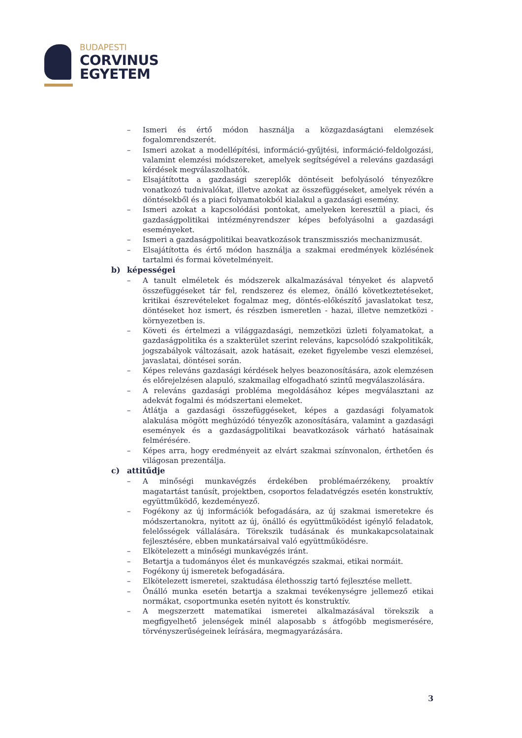BUDAPESTI
CORVINUS
EGYETEM
– Ismeri és értő módon használja a közgazdaságtani elemzések fogalomrendszerét.
– Ismeri azokat a modellépítési, információ-gyűjtési, információ-feldolgozási, valamint elemzési módszereket, amelyek segítségével a releváns gazdasági kérdések megválaszolhatók.
– Elsajátította a gazdasági szereplők döntéseit befolyásoló tényezőkre vonatkozó tudnivalókat, illetve azokat az összefüggéseket, amelyek révén a döntésekből és a piaci folyamatokból kialakul a gazdasági esemény.
– Ismeri azokat a kapcsolódási pontokat, amelyeken keresztül a piaci, és gazdaságpolitikai intézményrendszer képes befolyásolni a gazdasági eseményeket.
– Ismeri a gazdaságpolitikai beavatkozások transzmissziós mechanizmusát.
– Elsajátította és értő módon használja a szakmai eredmények közlésének tartalmi és formai követelményeit.
b) képességei
– A tanult elméletek és módszerek alkalmazásával tényeket és alapvető összefüggéseket tár fel, rendszerez és elemez, önálló következtetéseket, kritikai észrevételeket fogalmaz meg, döntés-előkészítő javaslatokat tesz, döntéseket hoz ismert, és részben ismeretlen - hazai, illetve nemzetközi - környezetben is.
– Követi és értelmezi a világgazdasági, nemzetközi üzleti folyamatokat, a gazdaságpolitika és a szakterület szerint releváns, kapcsolódó szakpolitikák, jogszabályok változásait, azok hatásait, ezeket figyelembe veszi elemzései, javaslatai, döntései során.
– Képes releváns gazdasági kérdések helyes beazonosítására, azok elemzésen és előrejelzésen alapuló, szakmailag elfogadható szintű megválaszolására.
– A releváns gazdasági probléma megoldásához képes megválasztani az adekvát fogalmi és módszertani elemeket.
– Átlátja a gazdasági összefüggéseket, képes a gazdasági folyamatok alakulása mögött meghúzódó tényezők azonosítására, valamint a gazdasági események és a gazdaságpolitikai beavatkozások várható hatásainak felmérésére.
– Képes arra, hogy eredményeit az elvárt szakmai színvonalon, érthetően és világosan prezentálja.
c) attitűdje
– A minőségi munkavégzés érdekében problémaérzékeny, proaktív magatartást tanúsít, projektben, csoportos feladatvégzés esetén konstruktív, együttműködő, kezdeményező.
– Fogékony az új információk befogadására, az új szakmai ismeretekre és módszertanokra, nyitott az új, önálló és együttműködést igénylő feladatok, felelősségek vállalására. Törekszik tudásának és munkakapcsolatainak fejlesztésére, ebben munkatársaival való együttműködésre.
– Elkötelezett a minőségi munkavégzés iránt.
– Betartja a tudományos élet és munkavégzés szakmai, etikai normáit.
– Fogékony új ismeretek befogadására.
– Elkötelezett ismeretei, szaktudása élethosszig tartó fejlesztése mellett.
– Önálló munka esetén betartja a szakmai tevékenységre jellemező etikai normákat, csoportmunka esetén nyitott és konstruktív.
– A megszerzett matematikai ismeretei alkalmazásával törekszik a megfigyelhető jelenségek minél alaposabb s átfogóbb megismerésére, törvényszerűségeinek leírására, megmagyarázására.
3